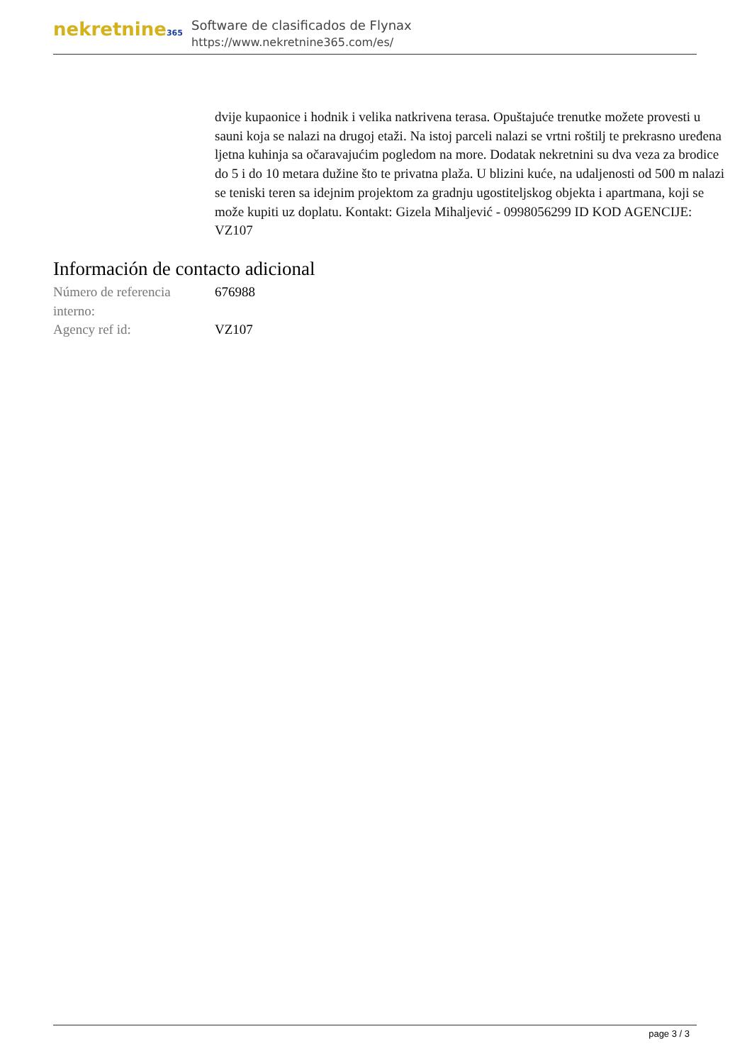nekretnine365
Software de clasificados de Flynax
https://www.nekretnine365.com/es/
dvije kupaonice i hodnik i velika natkrivena terasa. Opuštajuće trenutke možete provesti u sauni koja se nalazi na drugoj etaži. Na istoj parceli nalazi se vrtni roštilj te prekrasno uređena ljetna kuhinja sa očaravajućim pogledom na more. Dodatak nekretnini su dva veza za brodice do 5 i do 10 metara dužine što te privatna plaža. U blizini kuće, na udaljenosti od 500 m nalazi se teniski teren sa idejnim projektom za gradnju ugostiteljskog objekta i apartmana, koji se može kupiti uz doplatu. Kontakt: Gizela Mihaljević - 0998056299 ID KOD AGENCIJE: VZ107
Información de contacto adicional
| Número de referencia interno: | 676988 |
| Agency ref id: | VZ107 |
page 3 / 3